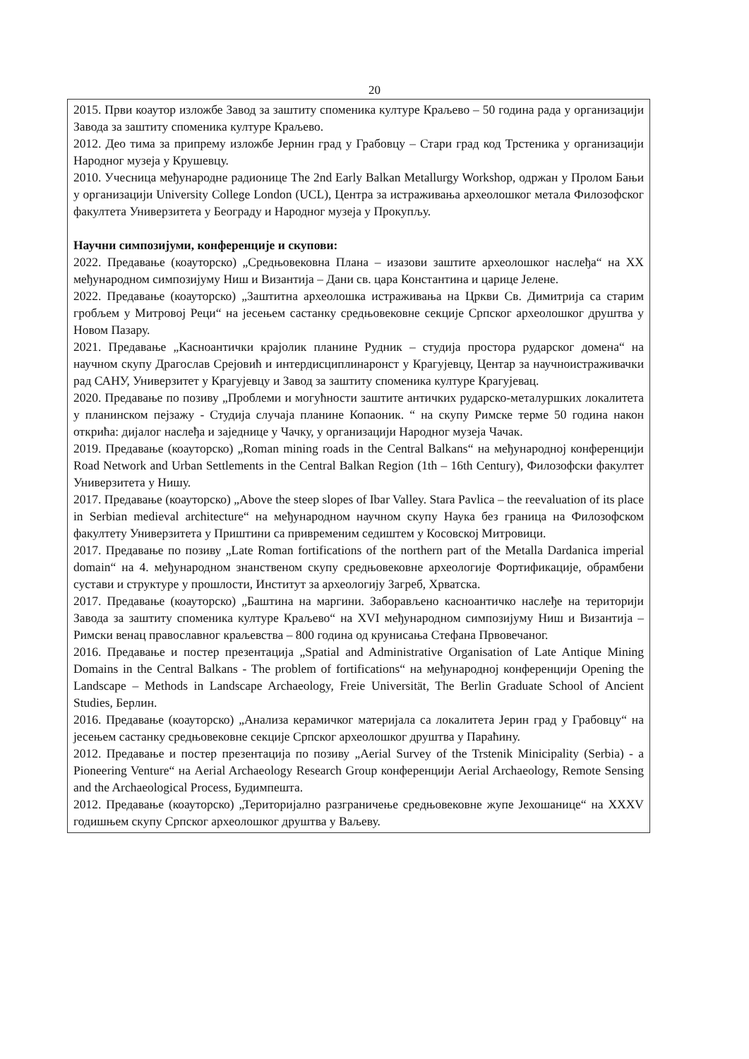20
2015. Први коаутор изложбе Завод за заштиту споменика културе Краљево – 50 година рада у организацији Завода за заштиту споменика културе Краљево.
2012. Део тима за припрему изложбе Јернин град у Грабовцу – Стари град код Трстеника у организацији Народног музеја у Крушевцу.
2010. Учесница међународне радионице The 2nd Early Balkan Metallurgy Workshop, одржан у Пролом Бањи у организацији University College London (UCL), Центра за истраживања археолошког метала Филозофског факултета Универзитета у Београду и Народног музеја у Прокупљу.
Научни симпозијуми, конференције и скупови:
2022. Предавање (коауторско) „Средњовековна Плана – изазови заштите археолошког наслеђа“ на XX међународном симпозијуму Ниш и Византија – Дани св. цара Константина и царице Јелене.
2022. Предавање (коауторско) „Заштитна археолошка истраживања на Цркви Св. Димитрија са старим гробљем у Митровој Реци“ на јесењем састанку средњовековне секције Српског археолошког друштва у Новом Пазару.
2021. Предавање „Касноантички крајолик планине Рудник – студија простора рударског домена“ на научном скупу Драгослав Срејовић и интердисциплинаронст у Крагујевцу, Центар за научноистраживачки рад САНУ, Универзитет у Крагујевцу и Завод за заштиту споменика културе Крагујевац.
2020. Предавање по позиву „Проблеми и могућности заштите античких рударско-металуршких локалитета у планинском пејзажу - Студија случаја планине Копаоник. “ на скупу Римске терме 50 година након открића: дијалог наслеђа и заједнице у Чачку, у организацији Народног музеја Чачак.
2019. Предавање (коауторско) „Roman mining roads in the Central Balkans“ на међународној конференцији Road Network and Urban Settlements in the Central Balkan Region (1th – 16th Century), Филозофски факултет Универзитета у Нишу.
2017. Предавање (коауторско) „Above the steep slopes of Ibar Valley. Stara Pavlica – the reevaluation of its place in Serbian medieval architecture“ на међународном научном скупу Наука без граница на Филозофском факултету Универзитета у Приштини са привременим седиштем у Косовској Митровици.
2017. Предавање по позиву „Late Roman fortifications of the northern part of the Metalla Dardanica imperial domain“ на 4. међународном знанственом скупу средњовековне археологије Фортификације, обрамбени сустави и структуре у прошлости, Институт за археологију Загреб, Хрватска.
2017. Предавање (коауторско) „Баштина на маргини. Заборављено касноантичко наслеђе на територији Завода за заштиту споменика културе Краљево“ на XVI међународном симпозијуму Ниш и Византија – Римски венац православног краљевства – 800 година од крунисања Стефана Првовечаног.
2016. Предавање и постер презентација „Spatial and Administrative Organisation of Late Antique Mining Domains in the Central Balkans - The problem of fortifications“ на међународној конференцији Opening the Landscape – Methods in Landscape Archaeology, Freie Universität, The Berlin Graduate School of Ancient Studies, Берлин.
2016. Предавање (коауторско) „Анализа керамичког материјала са локалитета Јерин град у Грабовцу“ на јесењем састанку средњовековне секције Српског археолошког друштва у Параћину.
2012. Предавање и постер презентација по позиву „Aerial Survey of the Trstenik Minicipality (Serbia) - a Pioneering Venture“ на Aerial Archaeology Research Group конференцији Aerial Archaeology, Remote Sensing and the Archaeological Process, Будимпешта.
2012. Предавање (коауторско) „Територијално разграничење средњовековне жупе Јехошанице“ на XXXV годишњем скупу Српског археолошког друштва у Ваљеву.